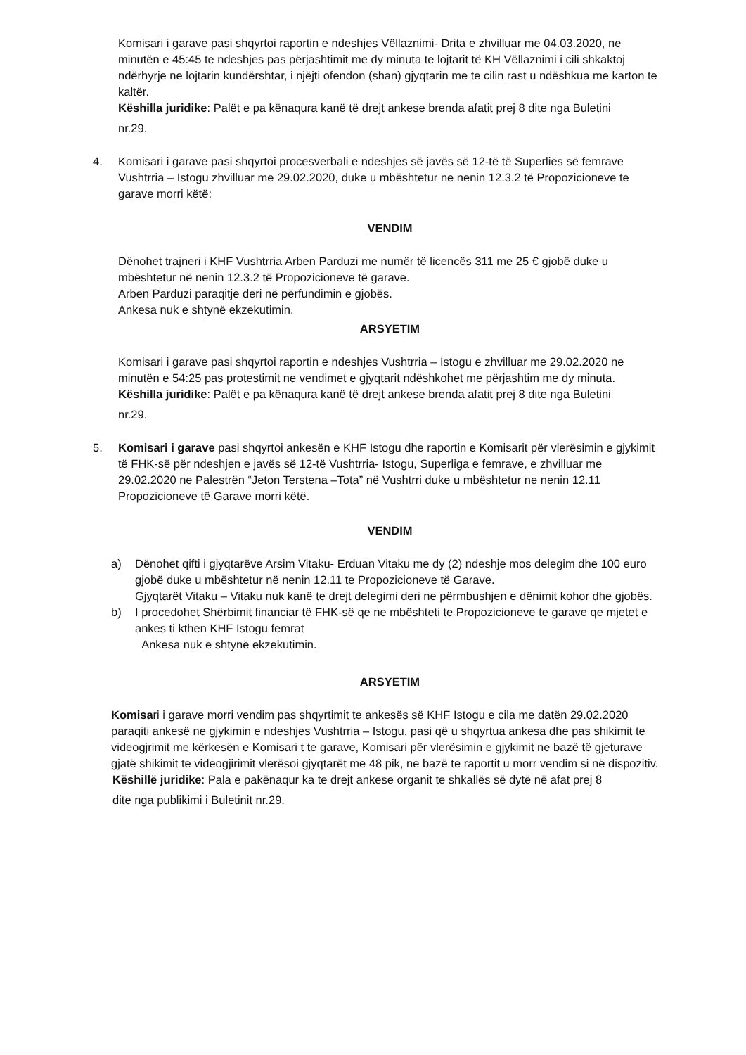Komisari i garave pasi shqyrtoi raportin e ndeshjes Vëllaznimi- Drita e zhvilluar me 04.03.2020, ne minutën e 45:45 te ndeshjes pas përjashtimit me dy minuta te lojtarit të KH Vëllaznimi i cili shkaktoj ndërhyrje ne lojtarin kundërshtar, i njëjti ofendon (shan) gjyqtarin me te cilin rast u ndëshkua me karton te kaltër.
Këshilla juridike: Palët e pa kënaqura kanë të drejt ankese brenda afatit prej 8 dite nga Buletini
nr.29.
4. Komisari i garave pasi shqyrtoi procesverbali e ndeshjes së javës së 12-të të Superliës së femrave Vushtrria – Istogu zhvilluar me 29.02.2020, duke u mbështetur ne nenin 12.3.2 të Propozicioneve te garave morri këtë:
VENDIM
Dënohet trajneri i KHF Vushtrria Arben Parduzi me numër të licencës 311 me 25 € gjobë duke u mbështetur në nenin 12.3.2 të Propozicioneve të garave.
Arben Parduzi paraqitje deri në përfundimin e gjobës.
Ankesa nuk e shtynë ekzekutimin.
ARSYETIM
Komisari i garave pasi shqyrtoi raportin e ndeshjes Vushtrria – Istogu e zhvilluar me 29.02.2020 ne minutën e 54:25 pas protestimit ne vendimet e gjyqtarit ndëshkohet me përjashtim me dy minuta.
Këshilla juridike: Palët e pa kënaqura kanë të drejt ankese brenda afatit prej 8 dite nga Buletini
nr.29.
5. Komisari i garave pasi shqyrtoi ankesën e KHF Istogu dhe raportin e Komisarit për vlerësimin e gjykimit të FHK-së për ndeshjen e javës së 12-të Vushtrria- Istogu, Superliga e femrave, e zhvilluar me 29.02.2020 ne Palestrën “Jeton Terstena –Tota” në Vushtrri duke u mbështetur ne nenin 12.11 Propozicioneve të Garave morri këtë.
VENDIM
a) Dënohet qifti i gjyqtarëve Arsim Vitaku- Erduan Vitaku me dy (2) ndeshje mos delegim dhe 100 euro gjobë duke u mbështetur në nenin 12.11 te Propozicioneve të Garave.
Gjyqtarët Vitaku – Vitaku nuk kanë te drejt delegimi deri ne përmbushjen e dënimit kohor dhe gjobës.
b) I procedohet Shërbimit financiar të FHK-së qe ne mbështeti te Propozicioneve te garave qe mjetet e ankes ti kthen KHF Istogu femrat
Ankesa nuk e shtynë ekzekutimin.
ARSYETIM
Komisari i garave morri vendim pas shqyrtimit te ankesës së KHF Istogu e cila me datën 29.02.2020 paraqiti ankesë ne gjykimin e ndeshjes Vushtrria – Istogu, pasi që u shqyrtua ankesa dhe pas shikimit te videogjrimit me kërkesën e Komisari t te garave, Komisari për vlerësimin e gjykimit ne bazë të gjeturave gjatë shikimit te videogjirimit vlerësoi gjyqtarët me 48 pik, ne bazë te raportit u morr vendim si në dispozitiv.
Këshillë juridike: Pala e pakënaqur ka te drejt ankese organit te shkallës së dytë në afat prej 8
dite nga publikimi i Buletinit nr.29.